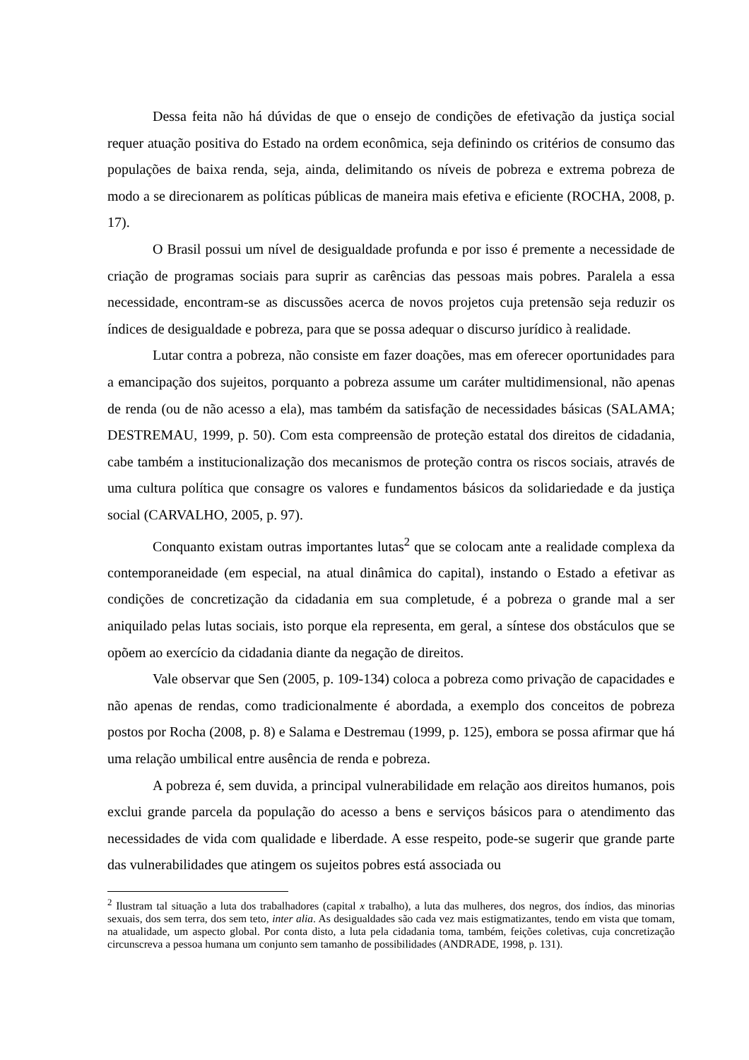Dessa feita não há dúvidas de que o ensejo de condições de efetivação da justiça social requer atuação positiva do Estado na ordem econômica, seja definindo os critérios de consumo das populações de baixa renda, seja, ainda, delimitando os níveis de pobreza e extrema pobreza de modo a se direcionarem as políticas públicas de maneira mais efetiva e eficiente (ROCHA, 2008, p. 17).
O Brasil possui um nível de desigualdade profunda e por isso é premente a necessidade de criação de programas sociais para suprir as carências das pessoas mais pobres. Paralela a essa necessidade, encontram-se as discussões acerca de novos projetos cuja pretensão seja reduzir os índices de desigualdade e pobreza, para que se possa adequar o discurso jurídico à realidade.
Lutar contra a pobreza, não consiste em fazer doações, mas em oferecer oportunidades para a emancipação dos sujeitos, porquanto a pobreza assume um caráter multidimensional, não apenas de renda (ou de não acesso a ela), mas também da satisfação de necessidades básicas (SALAMA; DESTREMAU, 1999, p. 50). Com esta compreensão de proteção estatal dos direitos de cidadania, cabe também a institucionalização dos mecanismos de proteção contra os riscos sociais, através de uma cultura política que consagre os valores e fundamentos básicos da solidariedade e da justiça social (CARVALHO, 2005, p. 97).
Conquanto existam outras importantes lutas<sup>2</sup> que se colocam ante a realidade complexa da contemporaneidade (em especial, na atual dinâmica do capital), instando o Estado a efetivar as condições de concretização da cidadania em sua completude, é a pobreza o grande mal a ser aniquilado pelas lutas sociais, isto porque ela representa, em geral, a síntese dos obstáculos que se opõem ao exercício da cidadania diante da negação de direitos.
Vale observar que Sen (2005, p. 109-134) coloca a pobreza como privação de capacidades e não apenas de rendas, como tradicionalmente é abordada, a exemplo dos conceitos de pobreza postos por Rocha (2008, p. 8) e Salama e Destremau (1999, p. 125), embora se possa afirmar que há uma relação umbilical entre ausência de renda e pobreza.
A pobreza é, sem duvida, a principal vulnerabilidade em relação aos direitos humanos, pois exclui grande parcela da população do acesso a bens e serviços básicos para o atendimento das necessidades de vida com qualidade e liberdade. A esse respeito, pode-se sugerir que grande parte das vulnerabilidades que atingem os sujeitos pobres está associada ou
<sup>2</sup> Ilustram tal situação a luta dos trabalhadores (capital x trabalho), a luta das mulheres, dos negros, dos índios, das minorias sexuais, dos sem terra, dos sem teto, inter alia. As desigualdades são cada vez mais estigmatizantes, tendo em vista que tomam, na atualidade, um aspecto global. Por conta disto, a luta pela cidadania toma, também, feições coletivas, cuja concretização circunscreva a pessoa humana um conjunto sem tamanho de possibilidades (ANDRADE, 1998, p. 131).